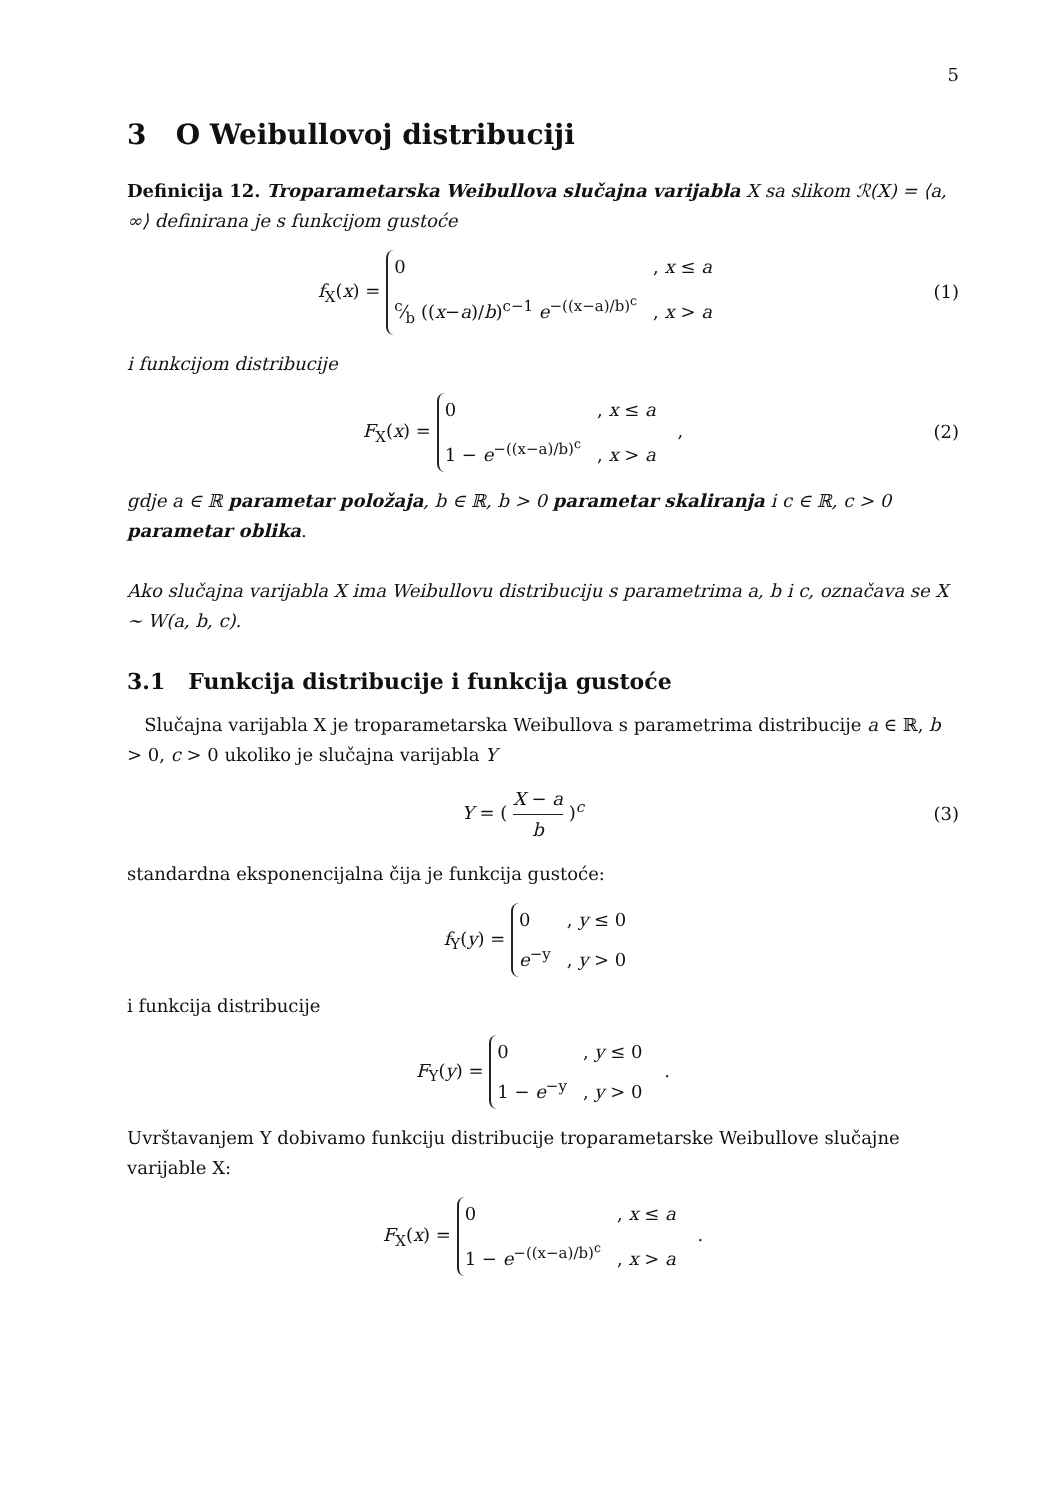5
3 O Weibullovoj distribuciji
Definicija 12. Troparametarska Weibullova slučajna varijabla X sa slikom ℛ(X) = ⟨a, ∞⟩ definirana je s funkcijom gustoće
f<sub>X</sub>(x) =
0, x ≤ a
c⁄b ((x−a)/b)<sup>c−1</sup> e<sup>−((x−a)/b)<sup>c</sup></sup>, x > a
(1)
i funkcijom distribucije
F<sub>X</sub>(x) =
0, x ≤ a
1 − e<sup>−((x−a)/b)<sup>c</sup></sup>, x > a
,
(2)
gdje a ∈ ℝ parametar položaja, b ∈ ℝ, b > 0 parametar skaliranja i c ∈ ℝ, c > 0 parametar oblika.
Ako slučajna varijabla X ima Weibullovu distribuciju s parametrima a, b i c, označava se X ∼ W(a, b, c).
3.1 Funkcija distribucije i funkcija gustoće
Slučajna varijabla X je troparametarska Weibullova s parametrima distribucije a ∈ ℝ, b > 0, c > 0 ukoliko je slučajna varijabla Y
Y = ( X − a b )<sup>c</sup> (3)
standardna eksponencijalna čija je funkcija gustoće:
f<sub>Y</sub>(y) =
0, y ≤ 0
e<sup>−y</sup>, y > 0
i funkcija distribucije
F<sub>Y</sub>(y) =
0, y ≤ 0
1 − e<sup>−y</sup>, y > 0
.
Uvrštavanjem Y dobivamo funkciju distribucije troparametarske Weibullove slučajne varijable X:
F<sub>X</sub>(x) =
0, x ≤ a
1 − e<sup>−((x−a)/b)<sup>c</sup></sup>, x > a
.